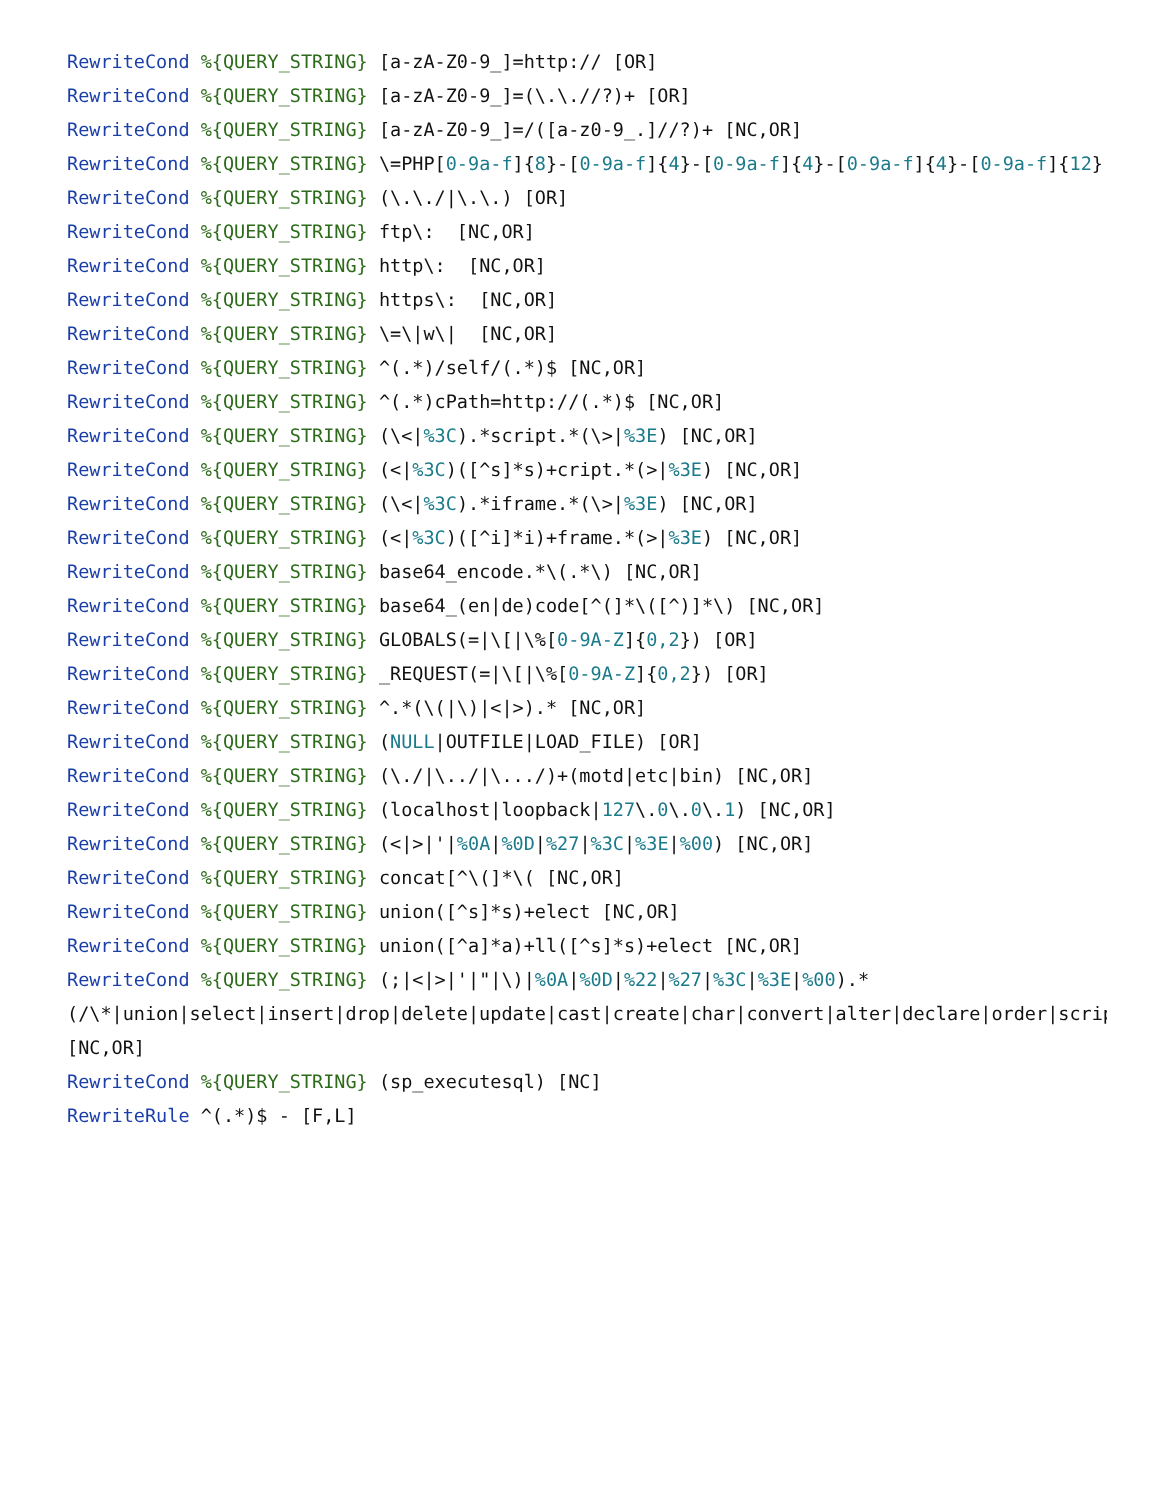RewriteCond %{QUERY_STRING} [a-zA-Z0-9_]=http:// [OR]
RewriteCond %{QUERY_STRING} [a-zA-Z0-9_]=(\.\.//?)+ [OR]
RewriteCond %{QUERY_STRING} [a-zA-Z0-9_]=/([a-z0-9_.]//?)+ [NC,OR]
RewriteCond %{QUERY_STRING} \=PHP[0-9a-f]{8}-[0-9a-f]{4}-[0-9a-f]{4}-[0-9a-f]{4}-[0-9a-f]{12}
RewriteCond %{QUERY_STRING} (\.\./|\.\.) [OR]
RewriteCond %{QUERY_STRING} ftp\:  [NC,OR]
RewriteCond %{QUERY_STRING} http\:  [NC,OR]
RewriteCond %{QUERY_STRING} https\:  [NC,OR]
RewriteCond %{QUERY_STRING} \=\|w\|  [NC,OR]
RewriteCond %{QUERY_STRING} ^(.*)/self/(.*)$ [NC,OR]
RewriteCond %{QUERY_STRING} ^(.*)cPath=http://(.*)$ [NC,OR]
RewriteCond %{QUERY_STRING} (\<|%3C).*script.*(\>|%3E) [NC,OR]
RewriteCond %{QUERY_STRING} (<|%3C)([^s]*s)+cript.*(>|%3E) [NC,OR]
RewriteCond %{QUERY_STRING} (\<|%3C).*iframe.*(\>|%3E) [NC,OR]
RewriteCond %{QUERY_STRING} (<|%3C)([^i]*i)+frame.*(>|%3E) [NC,OR]
RewriteCond %{QUERY_STRING} base64_encode.*\(.*\) [NC,OR]
RewriteCond %{QUERY_STRING} base64_(en|de)code[^(]*\([^)]*\) [NC,OR]
RewriteCond %{QUERY_STRING} GLOBALS(=|\[|\%[0-9A-Z]{0,2}) [OR]
RewriteCond %{QUERY_STRING} _REQUEST(=|\[|\%[0-9A-Z]{0,2}) [OR]
RewriteCond %{QUERY_STRING} ^.*(\(|\)|<|>).* [NC,OR]
RewriteCond %{QUERY_STRING} (NULL|OUTFILE|LOAD_FILE) [OR]
RewriteCond %{QUERY_STRING} (\./|\../|\.../)+(motd|etc|bin) [NC,OR]
RewriteCond %{QUERY_STRING} (localhost|loopback|127\.0\.0\.1) [NC,OR]
RewriteCond %{QUERY_STRING} (<|>|'|%0A|%0D|%27|%3C|%3E|%00) [NC,OR]
RewriteCond %{QUERY_STRING} concat[^\(]*\( [NC,OR]
RewriteCond %{QUERY_STRING} union([^s]*s)+elect [NC,OR]
RewriteCond %{QUERY_STRING} union([^a]*a)+ll([^s]*s)+elect [NC,OR]
RewriteCond %{QUERY_STRING} (;|<|>|'|"|\)|%0A|%0D|%22|%27|%3C|%3E|%00).*
(/\*|union|select|insert|drop|delete|update|cast|create|char|convert|alter|declare|order|script
[NC,OR]
RewriteCond %{QUERY_STRING} (sp_executesql) [NC]
RewriteRule ^(.*)$ - [F,L]